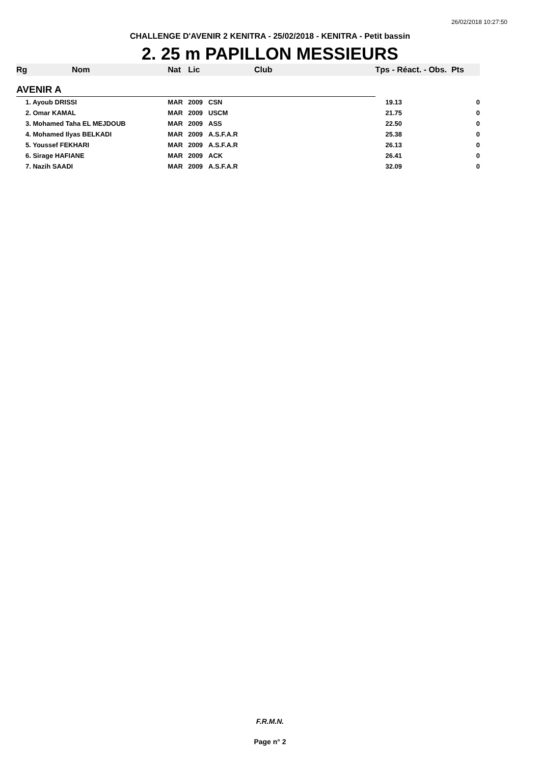26/02/2018 10:27:50
CHALLENGE D'AVENIR 2 KENITRA - 25/02/2018 - KENITRA - Petit bassin
2. 25 m PAPILLON MESSIEURS
| Rg | Nom | Nat | Lic | Club | Tps - Réact. - Obs. Pts | |
| --- | --- | --- | --- | --- | --- | --- |
| AVENIR A | | | | | | |
| 1. Ayoub DRISSI | | MAR | 2009 | CSN | 19.13 | 0 |
| 2. Omar KAMAL | | MAR | 2009 | USCM | 21.75 | 0 |
| 3. Mohamed Taha EL MEJDOUB | | MAR | 2009 | ASS | 22.50 | 0 |
| 4. Mohamed Ilyas BELKADI | | MAR | 2009 | A.S.F.A.R | 25.38 | 0 |
| 5. Youssef FEKHARI | | MAR | 2009 | A.S.F.A.R | 26.13 | 0 |
| 6. Sirage HAFIANE | | MAR | 2009 | ACK | 26.41 | 0 |
| 7. Nazih SAADI | | MAR | 2009 | A.S.F.A.R | 32.09 | 0 |
F.R.M.N.
Page n° 2